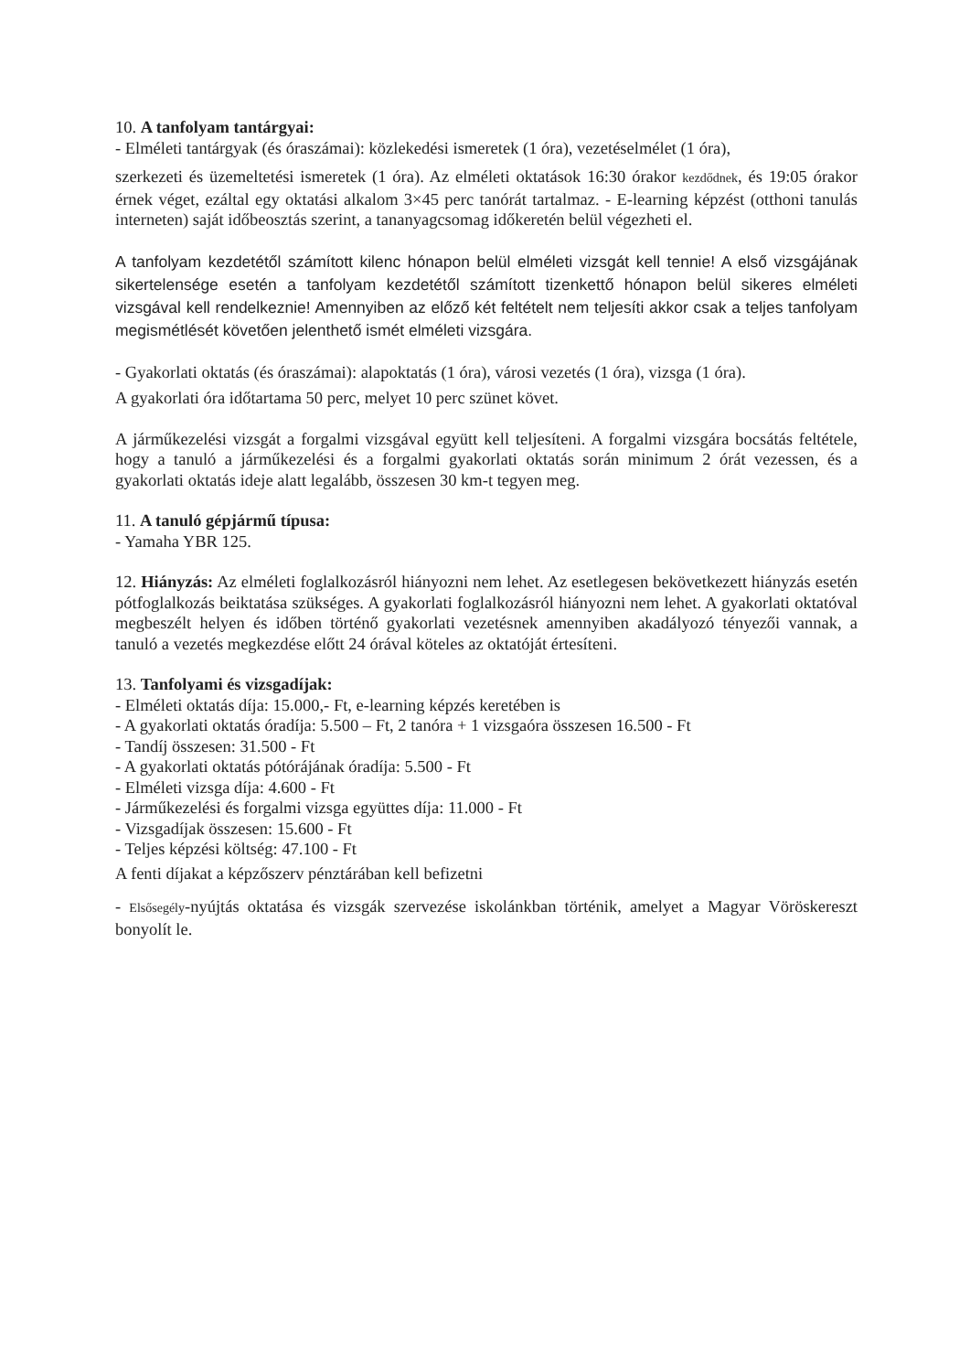10. A tanfolyam tantárgyai:
- Elméleti tantárgyak (és óraszámai): közlekedési ismeretek (1 óra), vezetéselmélet (1 óra),
szerkezeti és üzemeltetési ismeretek (1 óra). Az elméleti oktatások 16:30 órakor kezdődnek, és 19:05 órakor érnek véget, ezáltal egy oktatási alkalom 3×45 perc tanórát tartalmaz. - E-learning képzést (otthoni tanulás interneten) saját időbeosztás szerint, a tananyagcsomag időkeretén belül végezheti el.
A tanfolyam kezdetétől számított kilenc hónapon belül elméleti vizsgát kell tennie! A első vizsgájának sikertelensége esetén a tanfolyam kezdetétől számított tizenkettő hónapon belül sikeres elméleti vizsgával kell rendelkeznie! Amennyiben az előző két feltételt nem teljesíti akkor csak a teljes tanfolyam megismétlését követően jelenthető ismét elméleti vizsgára.
- Gyakorlati oktatás (és óraszámai): alapoktatás (1 óra), városi vezetés (1 óra), vizsga (1 óra).
A gyakorlati óra időtartama 50 perc, melyet 10 perc szünet követ.
A járműkezelési vizsgát a forgalmi vizsgával együtt kell teljesíteni. A forgalmi vizsgára bocsátás feltétele, hogy a tanuló a járműkezelési és a forgalmi gyakorlati oktatás során minimum 2 órát vezessen, és a gyakorlati oktatás ideje alatt legalább, összesen 30 km-t tegyen meg.
11. A tanuló gépjármű típusa:
- Yamaha YBR 125.
12. Hiányzás: Az elméleti foglalkozásról hiányozni nem lehet. Az esetlegesen bekövetkezett hiányzás esetén pótfoglalkozás beiktatása szükséges. A gyakorlati foglalkozásról hiányozni nem lehet. A gyakorlati oktatóval megbeszélt helyen és időben történő gyakorlati vezetésnek amennyiben akadályozó tényezői vannak, a tanuló a vezetés megkezdése előtt 24 órával köteles az oktatóját értesíteni.
13. Tanfolyami és vizsgadíjak:
- Elméleti oktatás díja: 15.000,- Ft, e-learning képzés keretében is
- A gyakorlati oktatás óradíja: 5.500 – Ft, 2 tanóra + 1 vizsgaóra összesen 16.500 - Ft
- Tandíj összesen: 31.500 - Ft
- A gyakorlati oktatás pótórájának óradíja: 5.500 - Ft
- Elméleti vizsga díja: 4.600 - Ft
- Járműkezelési és forgalmi vizsga együttes díja: 11.000 - Ft
- Vizsgadíjak összesen: 15.600 - Ft
- Teljes képzési költség: 47.100 - Ft
A fenti díjakat a képzőszerv pénztárában kell befizetni
- Elsősegély-nyújtás oktatása és vizsgák szervezése iskolánkban történik, amelyet a Magyar Vöröskereszt bonyolít le.